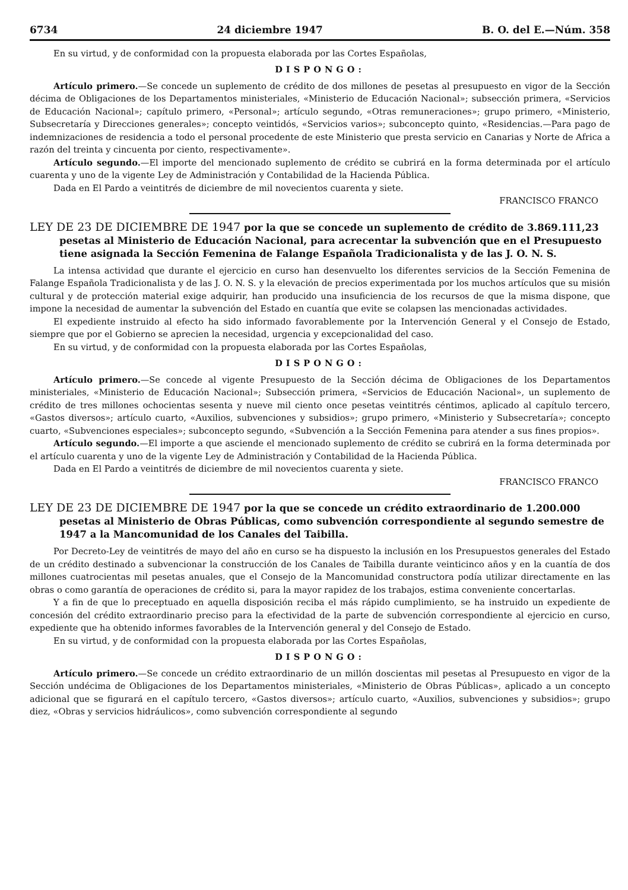6734 24 diciembre 1947 B. O. del E.—Núm. 358
En su virtud, y de conformidad con la propuesta elaborada por las Cortes Españolas,
DISPONGO:
Artículo primero.—Se concede un suplemento de crédito de dos millones de pesetas al presupuesto en vigor de la Sección décima de Obligaciones de los Departamentos ministeriales, «Ministerio de Educación Nacional»; subsección primera, «Servicios de Educación Nacional»; capítulo primero, «Personal»; artículo segundo, «Otras remuneraciones»; grupo primero, «Ministerio, Subsecretaría y Direcciones generales»; concepto veintidós, «Servicios varios»; subconcepto quinto, «Residencias.—Para pago de indemnizaciones de residencia a todo el personal procedente de este Ministerio que presta servicio en Canarias y Norte de Africa a razón del treinta y cincuenta por ciento, respectivamente».
Artículo segundo.—El importe del mencionado suplemento de crédito se cubrirá en la forma determinada por el artículo cuarenta y uno de la vigente Ley de Administración y Contabilidad de la Hacienda Pública.
Dada en El Pardo a veintitrés de diciembre de mil novecientos cuarenta y siete.
FRANCISCO FRANCO
LEY DE 23 DE DICIEMBRE DE 1947 por la que se concede un suplemento de crédito de 3.869.111,23 pesetas al Ministerio de Educación Nacional, para acrecentar la subvención que en el Presupuesto tiene asignada la Sección Femenina de Falange Española Tradicionalista y de las J. O. N. S.
La intensa actividad que durante el ejercicio en curso han desenvuelto los diferentes servicios de la Sección Femenina de Falange Española Tradicionalista y de las J. O. N. S. y la elevación de precios experimentada por los muchos artículos que su misión cultural y de protección material exige adquirir, han producido una insuficiencia de los recursos de que la misma dispone, que impone la necesidad de aumentar la subvención del Estado en cuantía que evite se colapsen las mencionadas actividades.
El expediente instruido al efecto ha sido informado favorablemente por la Intervención General y el Consejo de Estado, siempre que por el Gobierno se aprecien la necesidad, urgencia y excepcionalidad del caso.
En su virtud, y de conformidad con la propuesta elaborada por las Cortes Españolas,
DISPONGO:
Artículo primero.—Se concede al vigente Presupuesto de la Sección décima de Obligaciones de los Departamentos ministeriales, «Ministerio de Educación Nacional»; Subsección primera, «Servicios de Educación Nacional», un suplemento de crédito de tres millones ochocientas sesenta y nueve mil ciento once pesetas veintitrés céntimos, aplicado al capítulo tercero, «Gastos diversos»; artículo cuarto, «Auxilios, subvenciones y subsidios»; grupo primero, «Ministerio y Subsecretaría»; concepto cuarto, «Subvenciones especiales»; subconcepto segundo, «Subvención a la Sección Femenina para atender a sus fines propios».
Artículo segundo.—El importe a que asciende el mencionado suplemento de crédito se cubrirá en la forma determinada por el artículo cuarenta y uno de la vigente Ley de Administración y Contabilidad de la Hacienda Pública.
Dada en El Pardo a veintitrés de diciembre de mil novecientos cuarenta y siete.
FRANCISCO FRANCO
LEY DE 23 DE DICIEMBRE DE 1947 por la que se concede un crédito extraordinario de 1.200.000 pesetas al Ministerio de Obras Públicas, como subvención correspondiente al segundo semestre de 1947 a la Mancomunidad de los Canales del Taibilla.
Por Decreto-Ley de veintitrés de mayo del año en curso se ha dispuesto la inclusión en los Presupuestos generales del Estado de un crédito destinado a subvencionar la construcción de los Canales de Taibilla durante veinticinco años y en la cuantía de dos millones cuatrocientas mil pesetas anuales, que el Consejo de la Mancomunidad constructora podía utilizar directamente en las obras o como garantía de operaciones de crédito si, para la mayor rapidez de los trabajos, estima conveniente concertarlas.
Y a fin de que lo preceptuado en aquella disposición reciba el más rápido cumplimiento, se ha instruido un expediente de concesión del crédito extraordinario preciso para la efectividad de la parte de subvención correspondiente al ejercicio en curso, expediente que ha obtenido informes favorables de la Intervención general y del Consejo de Estado.
En su virtud, y de conformidad con la propuesta elaborada por las Cortes Españolas,
DISPONGO:
Artículo primero.—Se concede un crédito extraordinario de un millón doscientas mil pesetas al Presupuesto en vigor de la Sección undécima de Obligaciones de los Departamentos ministeriales, «Ministerio de Obras Públicas», aplicado a un concepto adicional que se figurará en el capítulo tercero, «Gastos diversos»; artículo cuarto, «Auxilios, subvenciones y subsidios»; grupo diez, «Obras y servicios hidráulicos», como subvención correspondiente al segundo